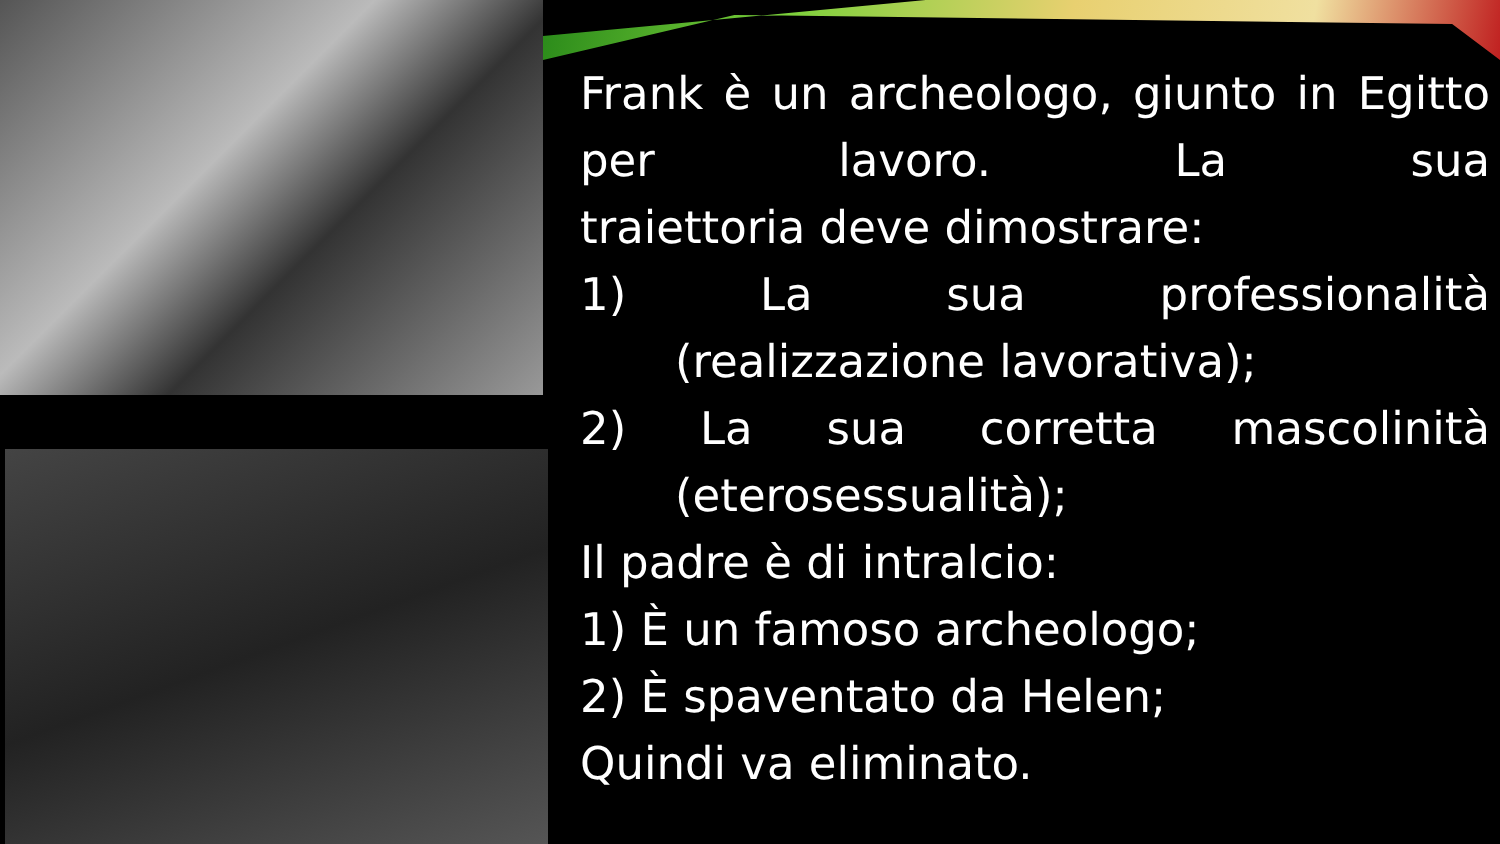Frank è un archeologo, giunto in Egitto per lavoro. La sua
traiettoria deve dimostrare:
1) La sua professionalità
(realizzazione lavorativa);
2) La sua corretta mascolinità
(eterosessualità);
Il padre è di intralcio:
1) È un famoso archeologo;
2) È spaventato da Helen;
Quindi va eliminato.